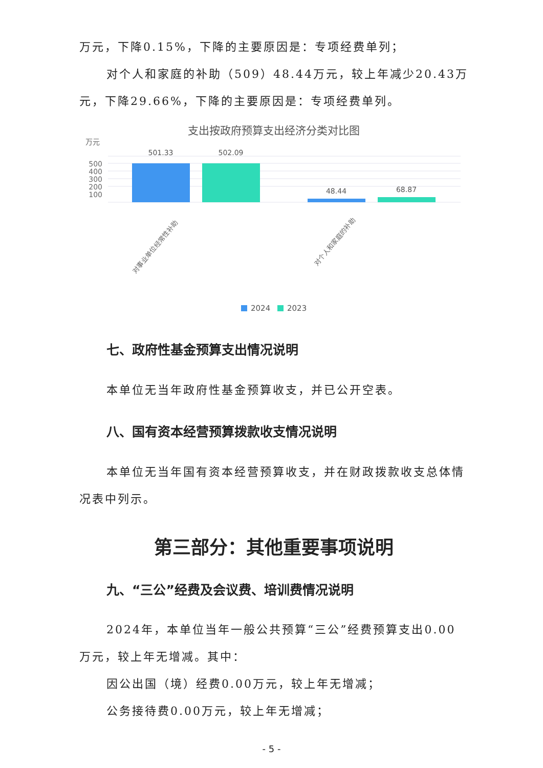万元，下降0.15%，下降的主要原因是：专项经费单列；
对个人和家庭的补助（509）48.44万元，较上年减少20.43万元，下降29.66%，下降的主要原因是：专项经费单列。
支出按政府预算支出经济分类对比图
万元
500
400
300
200
100
501.33
502.09
48.44
68.87
对事业单位经常性补助
对个人和家庭的补助
2024
2023
七、政府性基金预算支出情况说明
本单位无当年政府性基金预算收支，并已公开空表。
八、国有资本经营预算拨款收支情况说明
本单位无当年国有资本经营预算收支，并在财政拨款收支总体情况表中列示。
第三部分：其他重要事项说明
九、“三公”经费及会议费、培训费情况说明
2024年，本单位当年一般公共预算“三公”经费预算支出0.00万元，较上年无增减。其中：
因公出国（境）经费0.00万元，较上年无增减；
公务接待费0.00万元，较上年无增减；
- 5 -